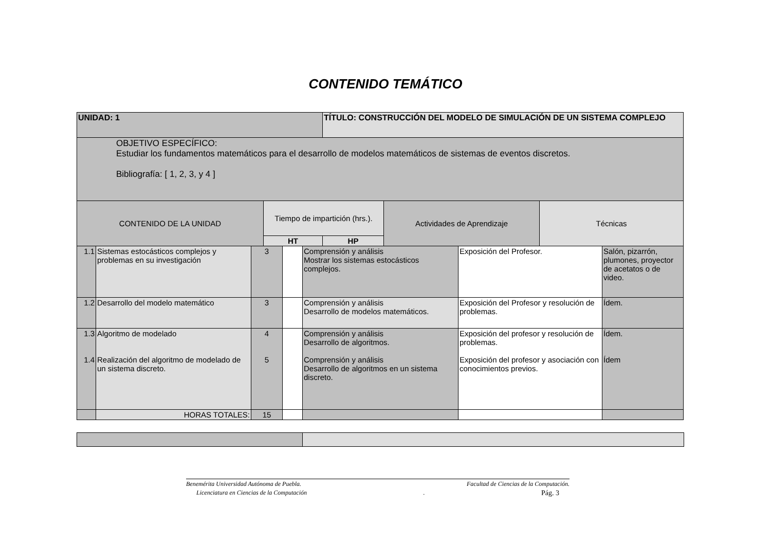CONTENIDO TEMÁTICO
| UNIDAD: 1 | | TÍTULO: CONSTRUCCIÓN DEL MODELO DE SIMULACIÓN DE UN SISTEMA COMPLEJO | | |
| OBJETIVO ESPECÍFICO: Estudiar los fundamentos matemáticos para el desarrollo de modelos matemáticos de sistemas de eventos discretos. Bibliografía: [ 1, 2, 3, y 4 ] | | | | |
| CONTENIDO DE LA UNIDAD | Tiempo de impartición (hrs.). | | Actividades de Aprendizaje | Técnicas |
| | HT | HP | | |
| 1.1 | Sistemas estocásticos complejos y problemas en su investigación | 3 | | Comprensión y análisis Mostrar los sistemas estocásticos complejos. | Exposición del Profesor. | Salón, pizarrón, plumones, proyector de acetatos o de video. |
| 1.2 | Desarrollo del modelo matemático | 3 | | Comprensión y análisis Desarrollo de modelos matemáticos. | Exposición del Profesor y resolución de problemas. | Ídem. |
| 1.3 1.4 | Algoritmo de modelado Realización del algoritmo de modelado de un sistema discreto. | 4 5 | | Comprensión y análisis Desarrollo de algoritmos. Comprensión y análisis Desarrollo de algoritmos en un sistema discreto. | Exposición del profesor y resolución de problemas. Exposición del profesor y asociación con conocimientos previos. | Ídem. Ídem |
| | HORAS TOTALES: | 15 | | | | |
Benemérita Universidad Autónoma de Puebla. Facultad de Ciencias de la Computación.
Licenciatura en Ciencias de la Computación . Pág. 3